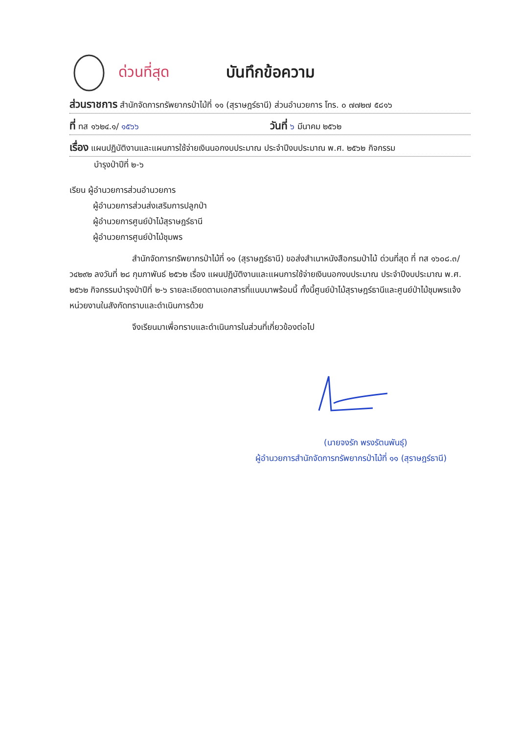ด่วนที่สุด บันทึกข้อความ
ส่วนราชการ สำนักจัดการทรัพยากรป่าไม้ที่ ๑๑ (สุราษฎร์ธานี) ส่วนอำนวยการ โทร. ๐ ๗๗๒๗ ๕๘๑๖
ที่ ทส ๑๖๒๔.๑/ ๑๕๖๖ วันที่ ๖ มีนาคม ๒๕๖๒
เรื่อง แผนปฏิบัติงานและแผนการใช้จ่ายเงินนอกงบประมาณ ประจำปีงบประมาณ พ.ศ. ๒๕๖๒ กิจกรรม
บำรุงป่าปีที่ ๒-๖
เรียน ผู้อำนวยการส่วนอำนวยการ
ผู้อำนวยการส่วนส่งเสริมการปลูกป่า
ผู้อำนวยการศูนย์ป่าไม้สุราษฎร์ธานี
ผู้อำนวยการศูนย์ป่าไม้ชุมพร
สำนักจัดการทรัพยากรป่าไม้ที่ ๑๑ (สุราษฎร์ธานี) ขอส่งสำเนาหนังสือกรมป่าไม้ ด่วนที่สุด ที่ ทส ๑๖๐๘.๓/ ว๔๒๙๒ ลงวันที่ ๒๘ กุมภาพันธ์ ๒๕๖๒ เรื่อง แผนปฏิบัติงานและแผนการใช้จ่ายเงินนอกงบประมาณ ประจำปีงบประมาณ พ.ศ. ๒๕๖๒ กิจกรรมบำรุงป่าปีที่ ๒-๖ รายละเอียดตามเอกสารที่แนบมาพร้อมนี้ ทั้งนี้ศูนย์ป่าไม้สุราษฎร์ธานีและศูนย์ป่าไม้ชุมพรแจ้งหน่วยงานในสังกัดทราบและดำเนินการด้วย
จึงเรียนมาเพื่อทราบและดำเนินการในส่วนที่เกี่ยวข้องต่อไป
(นายจงรัก พรงรัตนพันธุ์)
ผู้อำนวยการสำนักจัดการทรัพยากรป่าไม้ที่ ๑๑ (สุราษฎร์ธานี)